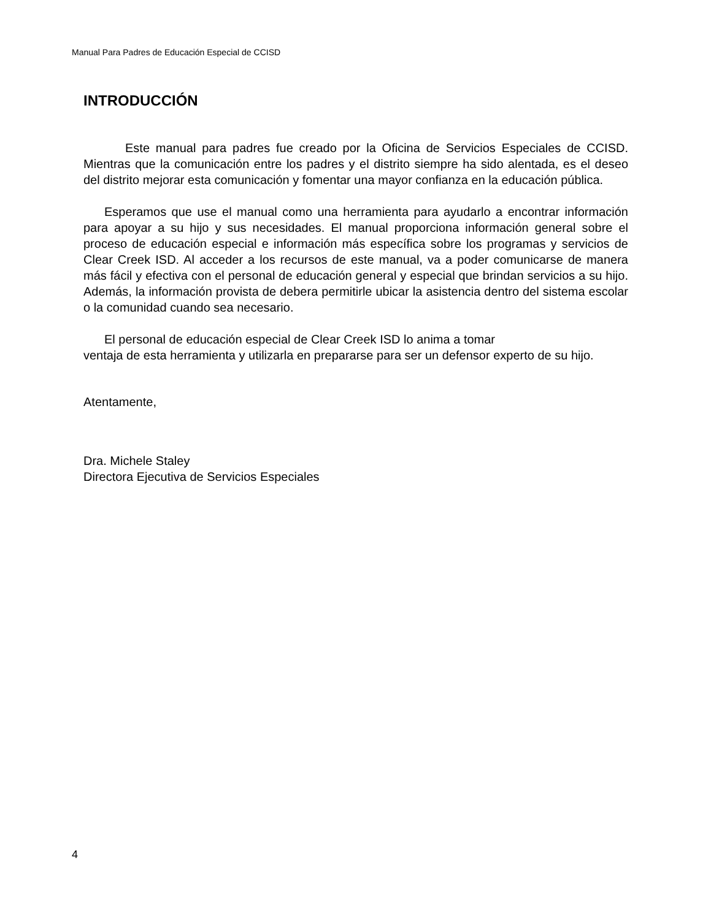Manual Para Padres de Educación Especial de CCISD
INTRODUCCIÓN
Este manual para padres fue creado por la Oficina de Servicios Especiales de CCISD. Mientras que la comunicación entre los padres y el distrito siempre ha sido alentada, es el deseo del distrito mejorar esta comunicación y fomentar una mayor confianza en la educación pública.
Esperamos que use el manual como una herramienta para ayudarlo a encontrar información para apoyar a su hijo y sus necesidades. El manual proporciona información general sobre el proceso de educación especial e información más específica sobre los programas y servicios de Clear Creek ISD. Al acceder a los recursos de este manual, va a poder comunicarse de manera más fácil y efectiva con el personal de educación general y especial que brindan servicios a su hijo. Además, la información provista de debera permitirle ubicar la asistencia dentro del sistema escolar o la comunidad cuando sea necesario.
El personal de educación especial de Clear Creek ISD lo anima a tomar
ventaja de esta herramienta y utilizarla en prepararse para ser un defensor experto de su hijo.
Atentamente,
Dra. Michele Staley
Directora Ejecutiva de Servicios Especiales
4